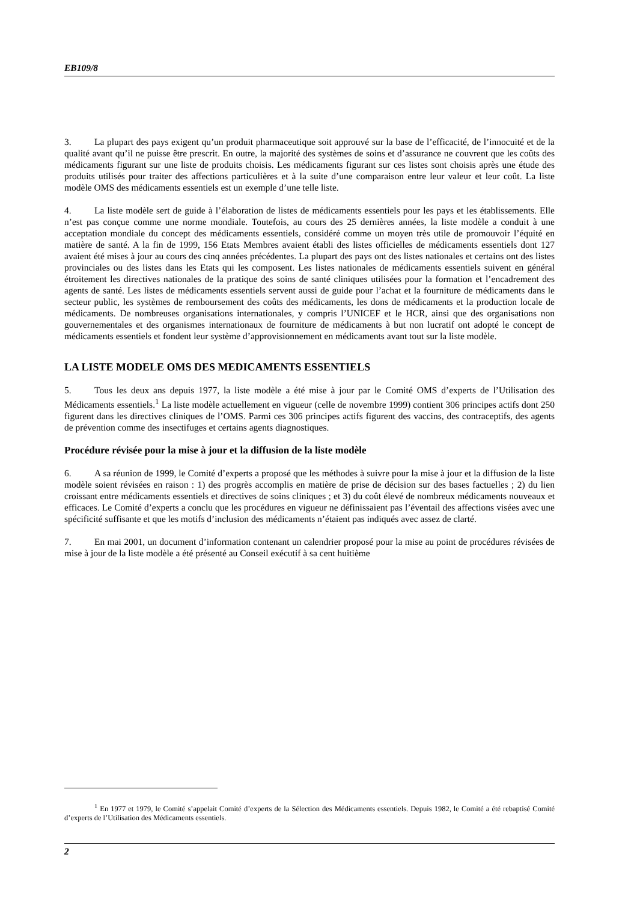EB109/8
3. La plupart des pays exigent qu’un produit pharmaceutique soit approuvé sur la base de l’efficacité, de l’innocuité et de la qualité avant qu’il ne puisse être prescrit. En outre, la majorité des systèmes de soins et d’assurance ne couvrent que les coûts des médicaments figurant sur une liste de produits choisis. Les médicaments figurant sur ces listes sont choisis après une étude des produits utilisés pour traiter des affections particulières et à la suite d’une comparaison entre leur valeur et leur coût. La liste modèle OMS des médicaments essentiels est un exemple d’une telle liste.
4. La liste modèle sert de guide à l’élaboration de listes de médicaments essentiels pour les pays et les établissements. Elle n’est pas conçue comme une norme mondiale. Toutefois, au cours des 25 dernières années, la liste modèle a conduit à une acceptation mondiale du concept des médicaments essentiels, considéré comme un moyen très utile de promouvoir l’équité en matière de santé. A la fin de 1999, 156 Etats Membres avaient établi des listes officielles de médicaments essentiels dont 127 avaient été mises à jour au cours des cinq années précédentes. La plupart des pays ont des listes nationales et certains ont des listes provinciales ou des listes dans les Etats qui les composent. Les listes nationales de médicaments essentiels suivent en général étroitement les directives nationales de la pratique des soins de santé cliniques utilisées pour la formation et l’encadrement des agents de santé. Les listes de médicaments essentiels servent aussi de guide pour l’achat et la fourniture de médicaments dans le secteur public, les systèmes de remboursement des coûts des médicaments, les dons de médicaments et la production locale de médicaments. De nombreuses organisations internationales, y compris l’UNICEF et le HCR, ainsi que des organisations non gouvernementales et des organismes internationaux de fourniture de médicaments à but non lucratif ont adopté le concept de médicaments essentiels et fondent leur système d’approvisionnement en médicaments avant tout sur la liste modèle.
LA LISTE MODELE OMS DES MEDICAMENTS ESSENTIELS
5. Tous les deux ans depuis 1977, la liste modèle a été mise à jour par le Comité OMS d’experts de l’Utilisation des Médicaments essentiels.<sup>1</sup> La liste modèle actuellement en vigueur (celle de novembre 1999) contient 306 principes actifs dont 250 figurent dans les directives cliniques de l’OMS. Parmi ces 306 principes actifs figurent des vaccins, des contraceptifs, des agents de prévention comme des insectifuges et certains agents diagnostiques.
Procédure révisée pour la mise à jour et la diffusion de la liste modèle
6. A sa réunion de 1999, le Comité d’experts a proposé que les méthodes à suivre pour la mise à jour et la diffusion de la liste modèle soient révisées en raison : 1) des progrès accomplis en matière de prise de décision sur des bases factuelles ; 2) du lien croissant entre médicaments essentiels et directives de soins cliniques ; et 3) du coût élevé de nombreux médicaments nouveaux et efficaces. Le Comité d’experts a conclu que les procédures en vigueur ne définissaient pas l’éventail des affections visées avec une spécificité suffisante et que les motifs d’inclusion des médicaments n’étaient pas indiqués avec assez de clarté.
7. En mai 2001, un document d’information contenant un calendrier proposé pour la mise au point de procédures révisées de mise à jour de la liste modèle a été présenté au Conseil exécutif à sa cent huitième
<sup>1</sup> En 1977 et 1979, le Comité s’appelait Comité d’experts de la Sélection des Médicaments essentiels. Depuis 1982, le Comité a été rebaptisé Comité d’experts de l’Utilisation des Médicaments essentiels.
2